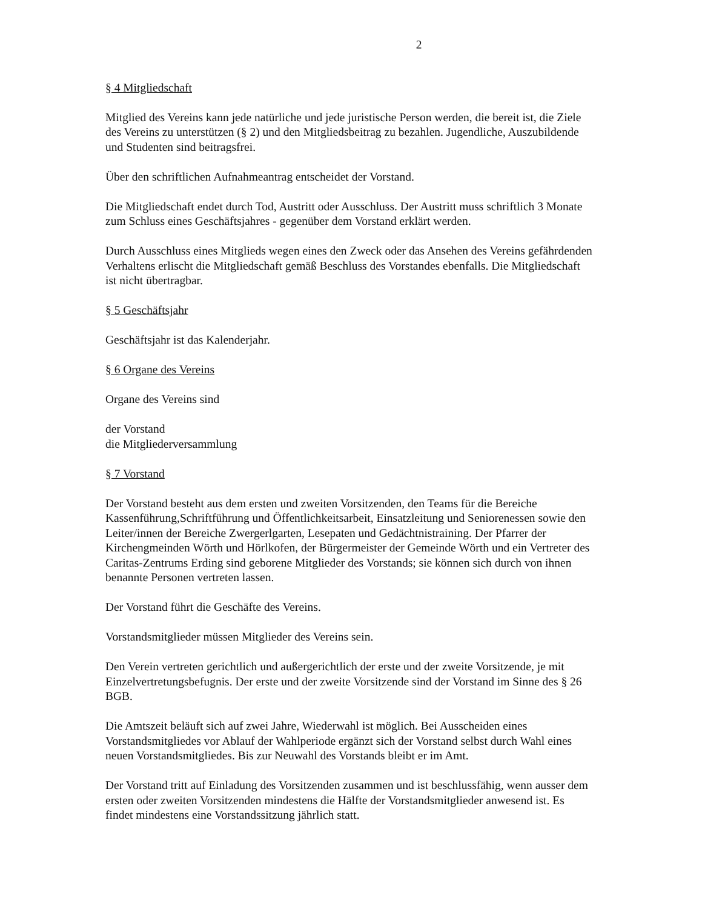2
§ 4 Mitgliedschaft
Mitglied des Vereins kann jede natürliche und jede juristische Person werden, die bereit ist, die Ziele des Vereins zu unterstützen (§ 2) und den Mitgliedsbeitrag zu bezahlen. Jugendliche, Auszubildende und Studenten sind beitragsfrei.
Über den schriftlichen Aufnahmeantrag entscheidet der Vorstand.
Die Mitgliedschaft endet durch Tod, Austritt oder Ausschluss. Der Austritt muss schriftlich 3 Monate zum Schluss eines Geschäftsjahres - gegenüber dem Vorstand erklärt werden.
Durch Ausschluss eines Mitglieds wegen eines den Zweck oder das Ansehen des Vereins gefährdenden Verhaltens erlischt die Mitgliedschaft gemäß Beschluss des Vorstandes ebenfalls. Die Mitgliedschaft ist nicht übertragbar.
§ 5 Geschäftsjahr
Geschäftsjahr ist das Kalenderjahr.
§ 6 Organe des Vereins
Organe des Vereins sind
der Vorstand
die Mitgliederversammlung
§ 7 Vorstand
Der Vorstand besteht aus dem ersten und zweiten Vorsitzenden, den Teams für die Bereiche Kassenführung,Schriftführung und Öffentlichkeitsarbeit, Einsatzleitung und Seniorenessen sowie den Leiter/innen der Bereiche Zwergerlgarten, Lesepaten und Gedächtnistraining. Der Pfarrer der Kirchengmeinden Wörth und Hörlkofen, der Bürgermeister der Gemeinde Wörth und ein Vertreter des Caritas-Zentrums Erding sind geborene Mitglieder des Vorstands; sie können sich durch von ihnen benannte Personen vertreten lassen.
Der Vorstand führt die Geschäfte des Vereins.
Vorstandsmitglieder müssen Mitglieder des Vereins sein.
Den Verein vertreten gerichtlich und außergerichtlich der erste und der zweite Vorsitzende, je mit Einzelvertretungsbefugnis. Der erste und der zweite Vorsitzende sind der Vorstand im Sinne des § 26 BGB.
Die Amtszeit beläuft sich auf zwei Jahre, Wiederwahl ist möglich. Bei Ausscheiden eines Vorstandsmitgliedes vor Ablauf der Wahlperiode ergänzt sich der Vorstand selbst durch Wahl eines neuen Vorstandsmitgliedes. Bis zur Neuwahl des Vorstands bleibt er im Amt.
Der Vorstand tritt auf Einladung des Vorsitzenden zusammen und ist beschlussfähig, wenn ausser dem ersten oder zweiten Vorsitzenden mindestens die Hälfte der Vorstandsmitglieder anwesend ist. Es findet mindestens eine Vorstandssitzung jährlich statt.